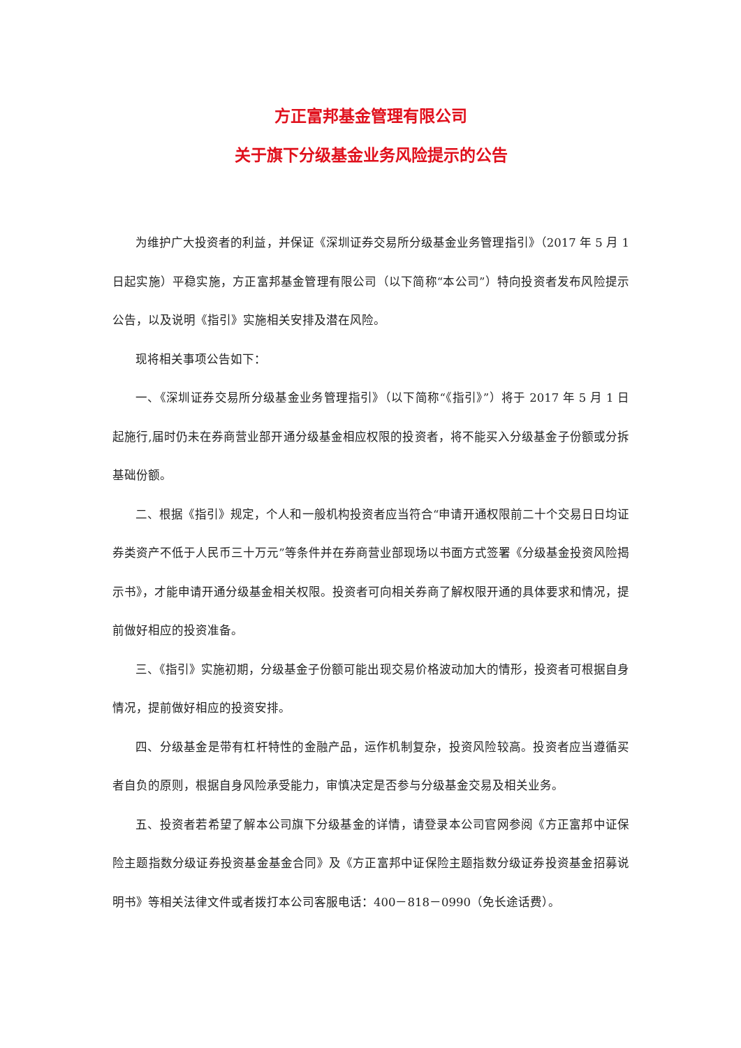方正富邦基金管理有限公司
关于旗下分级基金业务风险提示的公告
为维护广大投资者的利益，并保证《深圳证券交易所分级基金业务管理指引》（2017 年 5 月 1 日起实施）平稳实施，方正富邦基金管理有限公司（以下简称“本公司”）特向投资者发布风险提示公告，以及说明《指引》实施相关安排及潜在风险。
现将相关事项公告如下：
一、《深圳证券交易所分级基金业务管理指引》（以下简称“《指引》”）将于 2017 年 5 月 1 日起施行,届时仍未在券商营业部开通分级基金相应权限的投资者，将不能买入分级基金子份额或分拆基础份额。
二、根据《指引》规定，个人和一般机构投资者应当符合“申请开通权限前二十个交易日日均证券类资产不低于人民币三十万元”等条件并在券商营业部现场以书面方式签署《分级基金投资风险揭示书》，才能申请开通分级基金相关权限。投资者可向相关券商了解权限开通的具体要求和情况，提前做好相应的投资准备。
三、《指引》实施初期，分级基金子份额可能出现交易价格波动加大的情形，投资者可根据自身情况，提前做好相应的投资安排。
四、分级基金是带有杠杆特性的金融产品，运作机制复杂，投资风险较高。投资者应当遵循买者自负的原则，根据自身风险承受能力，审慎决定是否参与分级基金交易及相关业务。
五、投资者若希望了解本公司旗下分级基金的详情，请登录本公司官网参阅《方正富邦中证保险主题指数分级证券投资基金基金合同》及《方正富邦中证保险主题指数分级证券投资基金招募说明书》等相关法律文件或者拨打本公司客服电话：400－818－0990（免长途话费）。